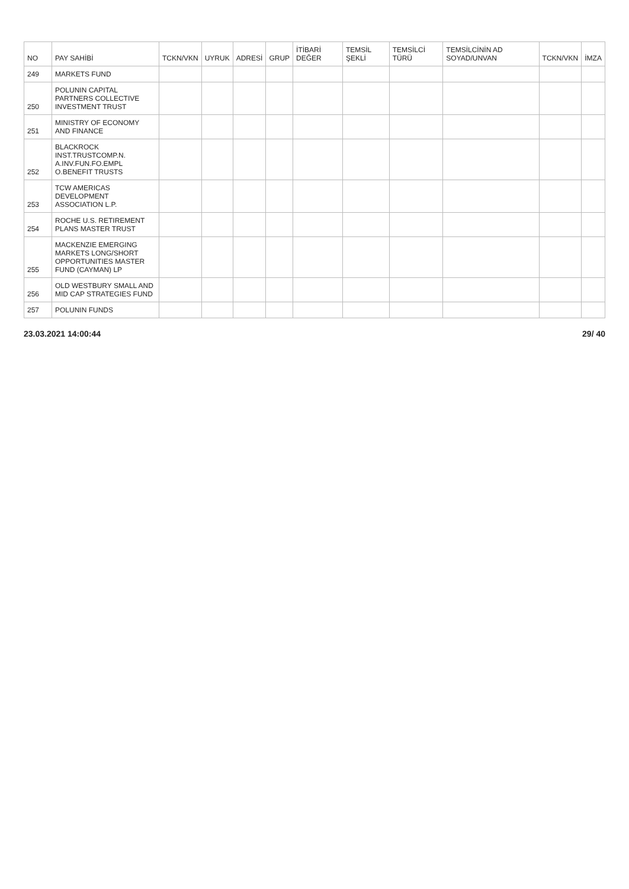| NO | PAY SAHİBİ | TCKN/VKN | UYRUK | ADRESİ | GRUP | İTİBARİ DEĞER | TEMSİL ŞEKLİ | TEMSİLCİ TÜRÜ | TEMSİLCİNİN AD SOYAD/UNVAN | TCKN/VKN | İMZA |
| --- | --- | --- | --- | --- | --- | --- | --- | --- | --- | --- | --- |
| 249 | MARKETS FUND | | | | | | | | | | |
| 250 | POLUNIN CAPITAL PARTNERS COLLECTIVE INVESTMENT TRUST | | | | | | | | | | |
| 251 | MINISTRY OF ECONOMY AND FINANCE | | | | | | | | | | |
| 252 | BLACKROCK INST.TRUSTCOMP.N. A.INV.FUN.FO.EMPL O.BENEFIT TRUSTS | | | | | | | | | | |
| 253 | TCW AMERICAS DEVELOPMENT ASSOCIATION L.P. | | | | | | | | | | |
| 254 | ROCHE U.S. RETIREMENT PLANS MASTER TRUST | | | | | | | | | | |
| 255 | MACKENZIE EMERGING MARKETS LONG/SHORT OPPORTUNITIES MASTER FUND (CAYMAN) LP | | | | | | | | | | |
| 256 | OLD WESTBURY SMALL AND MID CAP STRATEGIES FUND | | | | | | | | | | |
| 257 | POLUNIN FUNDS | | | | | | | | | | |
23.03.2021 14:00:44 29/ 40